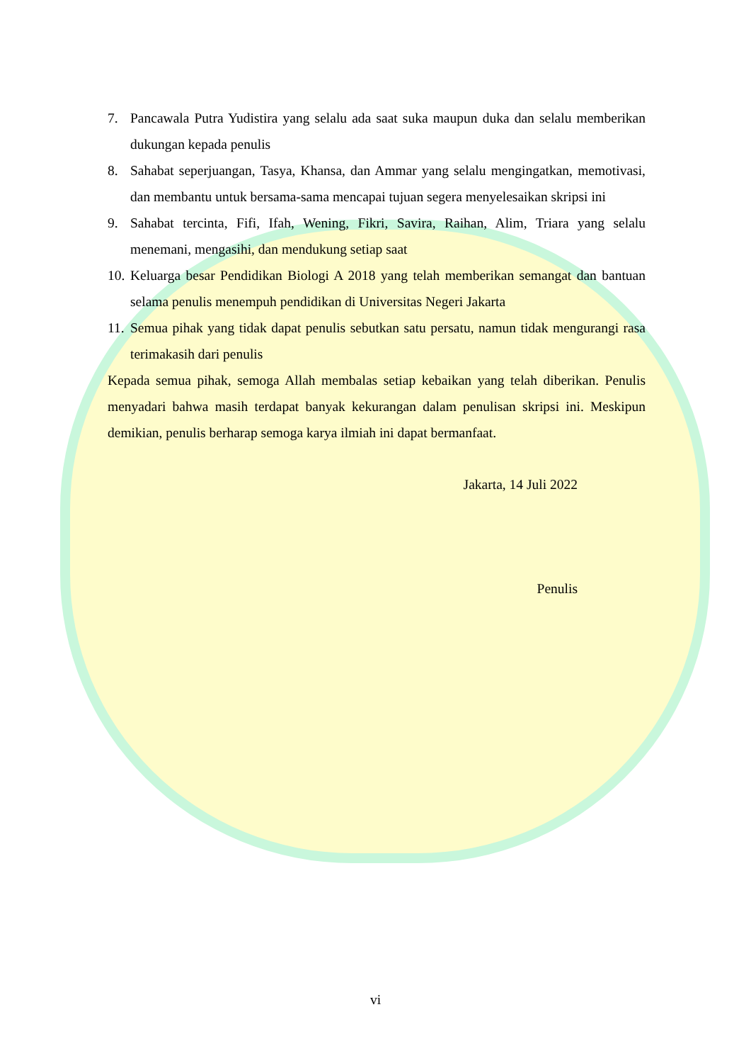7. Pancawala Putra Yudistira yang selalu ada saat suka maupun duka dan selalu memberikan dukungan kepada penulis
8. Sahabat seperjuangan, Tasya, Khansa, dan Ammar yang selalu mengingatkan, memotivasi, dan membantu untuk bersama-sama mencapai tujuan segera menyelesaikan skripsi ini
9. Sahabat tercinta, Fifi, Ifah, Wening, Fikri, Savira, Raihan, Alim, Triara yang selalu menemani, mengasihi, dan mendukung setiap saat
10. Keluarga besar Pendidikan Biologi A 2018 yang telah memberikan semangat dan bantuan selama penulis menempuh pendidikan di Universitas Negeri Jakarta
11. Semua pihak yang tidak dapat penulis sebutkan satu persatu, namun tidak mengurangi rasa terimakasih dari penulis
Kepada semua pihak, semoga Allah membalas setiap kebaikan yang telah diberikan. Penulis menyadari bahwa masih terdapat banyak kekurangan dalam penulisan skripsi ini. Meskipun demikian, penulis berharap semoga karya ilmiah ini dapat bermanfaat.
Jakarta, 14 Juli 2022
Penulis
vi